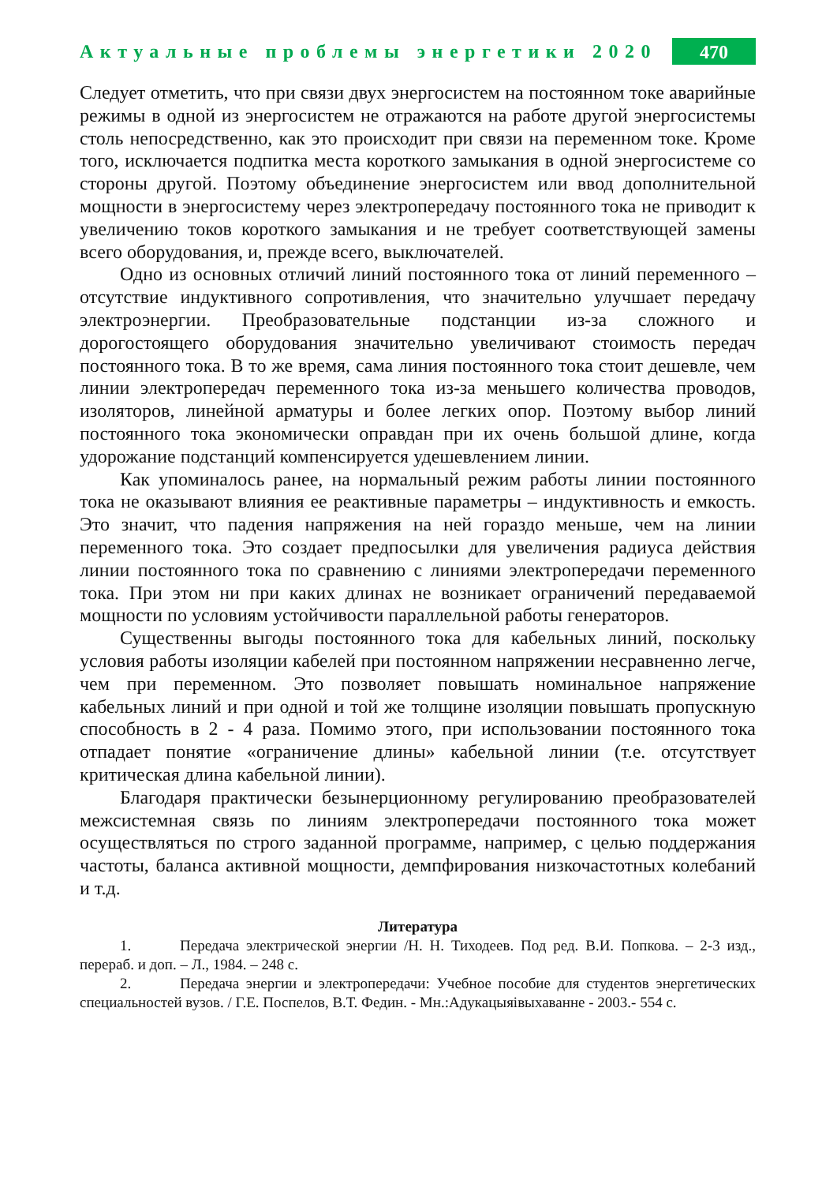Актуальные проблемы энергетики 2020
470
Следует отметить, что при связи двух энергосистем на постоянном токе аварийные режимы в одной из энергосистем не отражаются на работе другой энергосистемы столь непосредственно, как это происходит при связи на переменном токе. Кроме того, исключается подпитка места короткого замыкания в одной энергосистеме со стороны другой. Поэтому объединение энергосистем или ввод дополнительной мощности в энергосистему через электропередачу постоянного тока не приводит к увеличению токов короткого замыкания и не требует соответствующей замены всего оборудования, и, прежде всего, выключателей.
Одно из основных отличий линий постоянного тока от линий переменного – отсутствие индуктивного сопротивления, что значительно улучшает передачу электроэнергии. Преобразовательные подстанции из-за сложного и дорогостоящего оборудования значительно увеличивают стоимость передач постоянного тока. В то же время, сама линия постоянного тока стоит дешевле, чем линии электропередач переменного тока из-за меньшего количества проводов, изоляторов, линейной арматуры и более легких опор. Поэтому выбор линий постоянного тока экономически оправдан при их очень большой длине, когда удорожание подстанций компенсируется удешевлением линии.
Как упоминалось ранее, на нормальный режим работы линии постоянного тока не оказывают влияния ее реактивные параметры – индуктивность и емкость. Это значит, что падения напряжения на ней гораздо меньше, чем на линии переменного тока. Это создает предпосылки для увеличения радиуса действия линии постоянного тока по сравнению с линиями электропередачи переменного тока. При этом ни при каких длинах не возникает ограничений передаваемой мощности по условиям устойчивости параллельной работы генераторов.
Существенны выгоды постоянного тока для кабельных линий, поскольку условия работы изоляции кабелей при постоянном напряжении несравненно легче, чем при переменном. Это позволяет повышать номинальное напряжение кабельных линий и при одной и той же толщине изоляции повышать пропускную способность в 2 - 4 раза. Помимо этого, при использовании постоянного тока отпадает понятие «ограничение длины» кабельной линии (т.е. отсутствует критическая длина кабельной линии).
Благодаря практически безынерционному регулированию преобразователей межсистемная связь по линиям электропередачи постоянного тока может осуществляться по строго заданной программе, например, с целью поддержания частоты, баланса активной мощности, демпфирования низкочастотных колебаний и т.д.
Литература
1. Передача электрической энергии /Н. Н. Тиходеев. Под ред. В.И. Попкова. – 2-3 изд., перераб. и доп. – Л., 1984. – 248 с.
2. Передача энергии и электропередачи: Учебное пособие для студентов энергетических специальностей вузов. / Г.Е. Поспелов, В.Т. Федин. - Мн.:Адукацыяiвыхаванне - 2003.- 554 с.